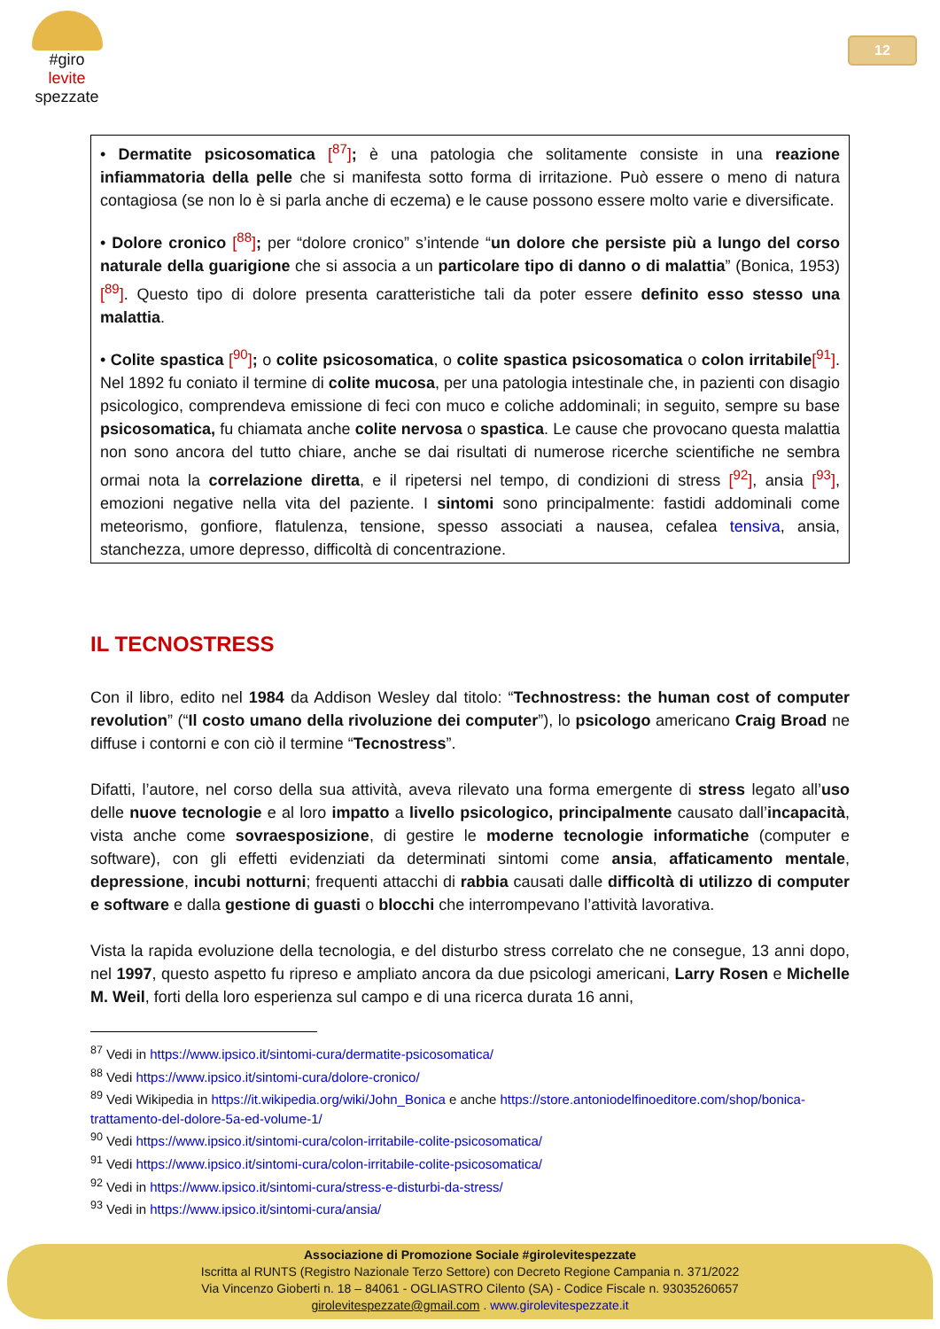#giro
levite
spezzate
12
• Dermatite psicosomatica [<sup>87</sup>]; è una patologia che solitamente consiste in una reazione infiammatoria della pelle che si manifesta sotto forma di irritazione. Può essere o meno di natura contagiosa (se non lo è si parla anche di eczema) e le cause possono essere molto varie e diversificate.
• Dolore cronico [<sup>88</sup>]; per “dolore cronico” s’intende “un dolore che persiste più a lungo del corso naturale della guarigione che si associa a un particolare tipo di danno o di malattia” (Bonica, 1953) [<sup>89</sup>]. Questo tipo di dolore presenta caratteristiche tali da poter essere definito esso stesso una malattia.
• Colite spastica [<sup>90</sup>]; o colite psicosomatica, o colite spastica psicosomatica o colon irritabile[<sup>91</sup>]. Nel 1892 fu coniato il termine di colite mucosa, per una patologia intestinale che, in pazienti con disagio psicologico, comprendeva emissione di feci con muco e coliche addominali; in seguito, sempre su base psicosomatica, fu chiamata anche colite nervosa o spastica. Le cause che provocano questa malattia non sono ancora del tutto chiare, anche se dai risultati di numerose ricerche scientifiche ne sembra ormai nota la correlazione diretta, e il ripetersi nel tempo, di condizioni di stress [<sup>92</sup>], ansia [<sup>93</sup>], emozioni negative nella vita del paziente. I sintomi sono principalmente: fastidi addominali come meteorismo, gonfiore, flatulenza, tensione, spesso associati a nausea, cefalea tensiva, ansia, stanchezza, umore depresso, difficoltà di concentrazione.
IL TECNOSTRESS
Con il libro, edito nel 1984 da Addison Wesley dal titolo: “Technostress: the human cost of computer revolution” (“Il costo umano della rivoluzione dei computer”), lo psicologo americano Craig Broad ne diffuse i contorni e con ciò il termine “Tecnostress”.
Difatti, l’autore, nel corso della sua attività, aveva rilevato una forma emergente di stress legato all’uso delle nuove tecnologie e al loro impatto a livello psicologico, principalmente causato dall’incapacità, vista anche come sovraesposizione, di gestire le moderne tecnologie informatiche (computer e software), con gli effetti evidenziati da determinati sintomi come ansia, affaticamento mentale, depressione, incubi notturni; frequenti attacchi di rabbia causati dalle difficoltà di utilizzo di computer e software e dalla gestione di guasti o blocchi che interrompevano l’attività lavorativa.
Vista la rapida evoluzione della tecnologia, e del disturbo stress correlato che ne consegue, 13 anni dopo, nel 1997, questo aspetto fu ripreso e ampliato ancora da due psicologi americani, Larry Rosen e Michelle M. Weil, forti della loro esperienza sul campo e di una ricerca durata 16 anni,
<sup>87</sup> Vedi in https://www.ipsico.it/sintomi-cura/dermatite-psicosomatica/
<sup>88</sup> Vedi https://www.ipsico.it/sintomi-cura/dolore-cronico/
<sup>89</sup> Vedi Wikipedia in https://it.wikipedia.org/wiki/John_Bonica e anche https://store.antoniodelfinoeditore.com/shop/bonica-trattamento-del-dolore-5a-ed-volume-1/
<sup>90</sup> Vedi https://www.ipsico.it/sintomi-cura/colon-irritabile-colite-psicosomatica/
<sup>91</sup> Vedi https://www.ipsico.it/sintomi-cura/colon-irritabile-colite-psicosomatica/
<sup>92</sup> Vedi in https://www.ipsico.it/sintomi-cura/stress-e-disturbi-da-stress/
<sup>93</sup> Vedi in https://www.ipsico.it/sintomi-cura/ansia/
Associazione di Promozione Sociale #girolevitespezzate
Iscritta al RUNTS (Registro Nazionale Terzo Settore) con Decreto Regione Campania n. 371/2022
Via Vincenzo Gioberti n. 18 – 84061 - OGLIASTRO Cilento (SA) - Codice Fiscale n. 93035260657
girolevitespezzate@gmail.com . www.girolevitespezzate.it